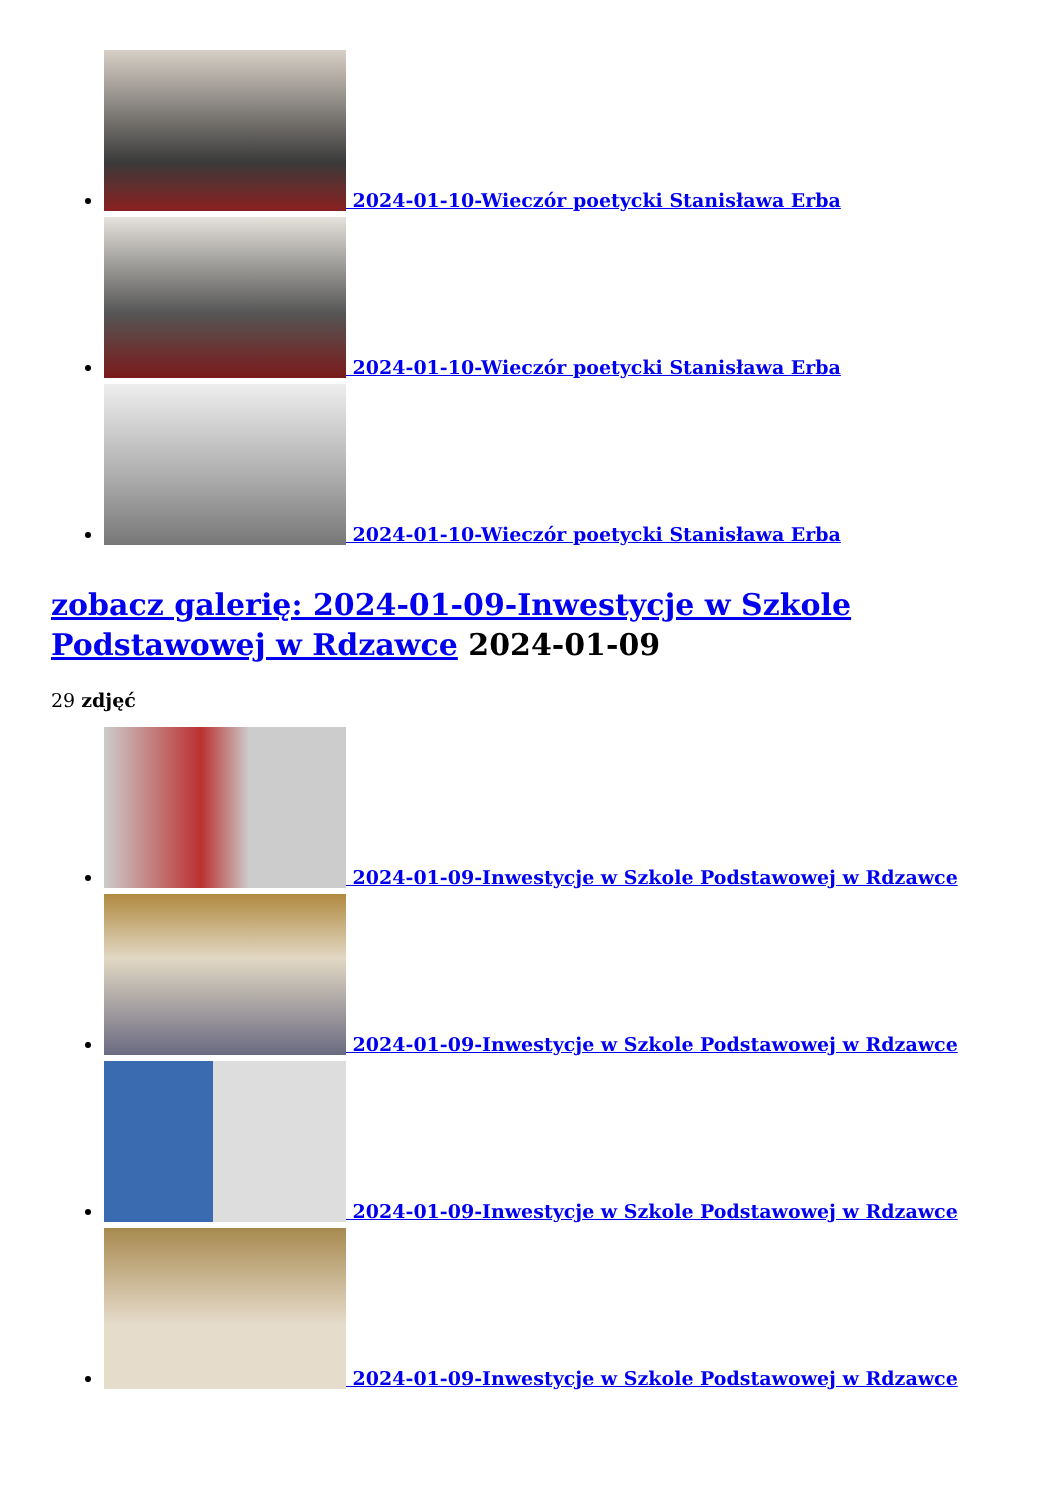2024-01-10-Wieczór poetycki Stanisława Erba
2024-01-10-Wieczór poetycki Stanisława Erba
2024-01-10-Wieczór poetycki Stanisława Erba
zobacz galerię: 2024-01-09-Inwestycje w Szkole Podstawowej w Rdzawce 2024-01-09
29 zdjęć
2024-01-09-Inwestycje w Szkole Podstawowej w Rdzawce
2024-01-09-Inwestycje w Szkole Podstawowej w Rdzawce
2024-01-09-Inwestycje w Szkole Podstawowej w Rdzawce
2024-01-09-Inwestycje w Szkole Podstawowej w Rdzawce